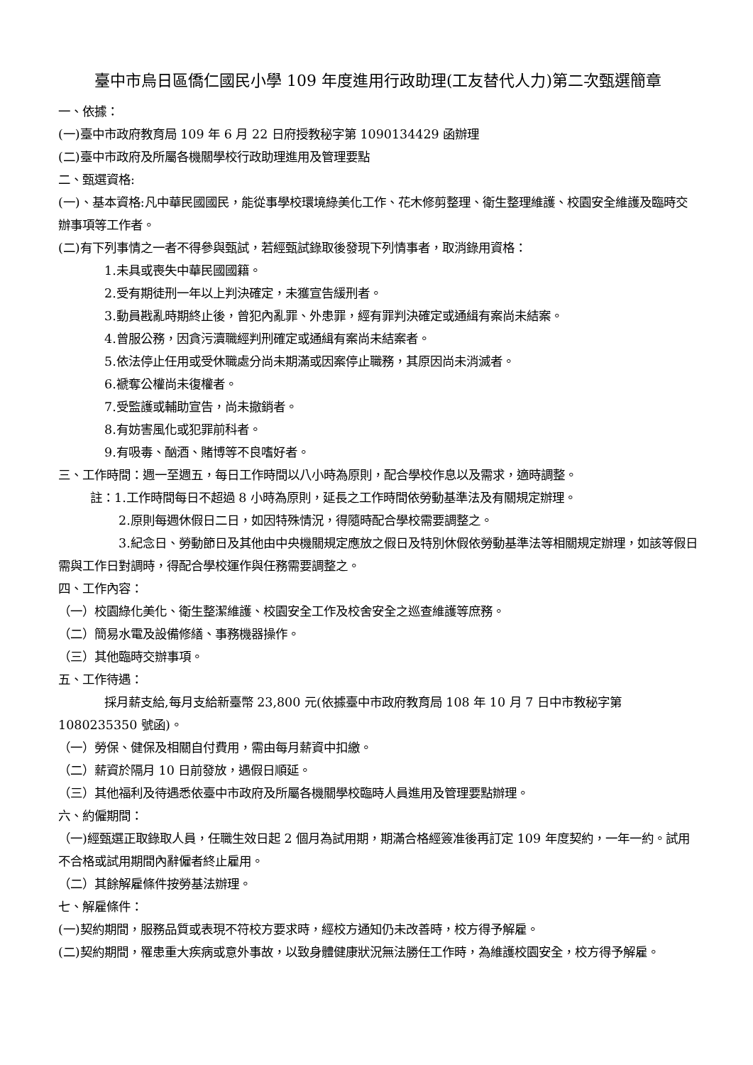臺中市烏日區僑仁國民小學 109 年度進用行政助理(工友替代人力)第二次甄選簡章
一、依據：
(一)臺中市政府教育局 109 年 6 月 22 日府授教秘字第 1090134429 函辦理
(二)臺中市政府及所屬各機關學校行政助理進用及管理要點
二、甄選資格:
(一)、基本資格:凡中華民國國民，能從事學校環境綠美化工作、花木修剪整理、衛生整理維護、校園安全維護及臨時交辦事項等工作者。
(二)有下列事情之一者不得參與甄試，若經甄試錄取後發現下列情事者，取消錄用資格：
1.未具或喪失中華民國國籍。
2.受有期徒刑一年以上判決確定，未獲宣告緩刑者。
3.動員戡亂時期終止後，曾犯內亂罪、外患罪，經有罪判決確定或通緝有案尚未結案。
4.曾服公務，因貪污瀆職經判刑確定或通緝有案尚未結案者。
5.依法停止任用或受休職處分尚未期滿或因案停止職務，其原因尚未消滅者。
6.褫奪公權尚未復權者。
7.受監護或輔助宣告，尚未撤銷者。
8.有妨害風化或犯罪前科者。
9.有吸毒、酗酒、賭博等不良嗜好者。
三、工作時間：週一至週五，每日工作時間以八小時為原則，配合學校作息以及需求，適時調整。
註：1.工作時間每日不超過 8 小時為原則，延長之工作時間依勞動基準法及有關規定辦理。
2.原則每週休假日二日，如因特殊情況，得隨時配合學校需要調整之。
3.紀念日、勞動節日及其他由中央機關規定應放之假日及特別休假依勞動基準法等相關規定辦理，如該等假日需與工作日對調時，得配合學校運作與任務需要調整之。
四、工作內容：
（一）校園綠化美化、衛生整潔維護、校園安全工作及校舍安全之巡查維護等庶務。
（二）簡易水電及設備修繕、事務機器操作。
（三）其他臨時交辦事項。
五、工作待遇：
採月薪支給,每月支給新臺幣 23,800 元(依據臺中市政府教育局 108 年 10 月 7 日中市教秘字第 1080235350 號函)。
（一）勞保、健保及相關自付費用，需由每月薪資中扣繳。
（二）薪資於隔月 10 日前發放，遇假日順延。
（三）其他福利及待遇悉依臺中市政府及所屬各機關學校臨時人員進用及管理要點辦理。
六、約僱期間：
（一)經甄選正取錄取人員，任職生效日起 2 個月為試用期，期滿合格經簽准後再訂定 109 年度契約，一年一約。試用不合格或試用期間內辭僱者終止雇用。
（二）其餘解雇條件按勞基法辦理。
七、解雇條件：
(一)契約期間，服務品質或表現不符校方要求時，經校方通知仍未改善時，校方得予解雇。
(二)契約期間，罹患重大疾病或意外事故，以致身體健康狀況無法勝任工作時，為維護校園安全，校方得予解雇。